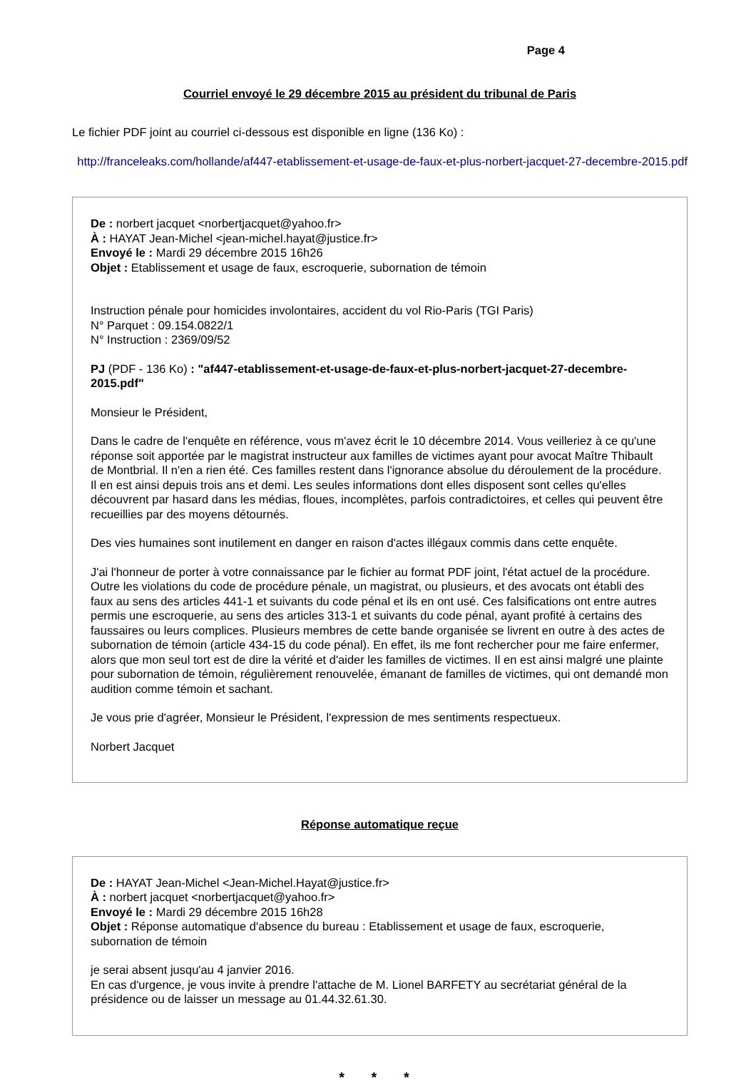Page 4
Courriel envoyé le 29 décembre 2015 au président du tribunal de Paris
Le fichier PDF joint au courriel ci-dessous est disponible en ligne (136 Ko) :
http://franceleaks.com/hollande/af447-etablissement-et-usage-de-faux-et-plus-norbert-jacquet-27-decembre-2015.pdf
De : norbert jacquet <norbertjacquet@yahoo.fr>
À : HAYAT Jean-Michel <jean-michel.hayat@justice.fr>
Envoyé le : Mardi 29 décembre 2015 16h26
Objet : Etablissement et usage de faux, escroquerie, subornation de témoin
Instruction pénale pour homicides involontaires, accident du vol Rio-Paris (TGI Paris)
N° Parquet : 09.154.0822/1
N° Instruction : 2369/09/52
PJ (PDF - 136 Ko) : "af447-etablissement-et-usage-de-faux-et-plus-norbert-jacquet-27-decembre-2015.pdf"
Monsieur le Président,
Dans le cadre de l'enquête en référence, vous m'avez écrit le 10 décembre 2014. Vous veilleriez à ce qu'une réponse soit apportée par le magistrat instructeur aux familles de victimes ayant pour avocat Maître Thibault de Montbrial. Il n'en a rien été. Ces familles restent dans l'ignorance absolue du déroulement de la procédure. Il en est ainsi depuis trois ans et demi. Les seules informations dont elles disposent sont celles qu'elles découvrent par hasard dans les médias, floues, incomplètes, parfois contradictoires, et celles qui peuvent être recueillies par des moyens détournés.
Des vies humaines sont inutilement en danger en raison d'actes illégaux commis dans cette enquête.
J'ai l'honneur de porter à votre connaissance par le fichier au format PDF joint, l'état actuel de la procédure. Outre les violations du code de procédure pénale, un magistrat, ou plusieurs, et des avocats ont établi des faux au sens des articles 441-1 et suivants du code pénal et ils en ont usé. Ces falsifications ont entre autres permis une escroquerie, au sens des articles 313-1 et suivants du code pénal, ayant profité à certains des faussaires ou leurs complices. Plusieurs membres de cette bande organisée se livrent en outre à des actes de subornation de témoin (article 434-15 du code pénal). En effet, ils me font rechercher pour me faire enfermer, alors que mon seul tort est de dire la vérité et d'aider les familles de victimes. Il en est ainsi malgré une plainte pour subornation de témoin, régulièrement renouvelée, émanant de familles de victimes, qui ont demandé mon audition comme témoin et sachant.
Je vous prie d'agréer, Monsieur le Président, l'expression de mes sentiments respectueux.
Norbert Jacquet
Réponse automatique reçue
De : HAYAT Jean-Michel <Jean-Michel.Hayat@justice.fr>
À : norbert jacquet <norbertjacquet@yahoo.fr>
Envoyé le : Mardi 29 décembre 2015 16h28
Objet : Réponse automatique d'absence du bureau : Etablissement et usage de faux, escroquerie, subornation de témoin
je serai absent jusqu'au 4 janvier 2016.
En cas d'urgence, je vous invite à prendre l'attache de M. Lionel BARFETY au secrétariat général de la présidence ou de laisser un message au 01.44.32.61.30.
* * *